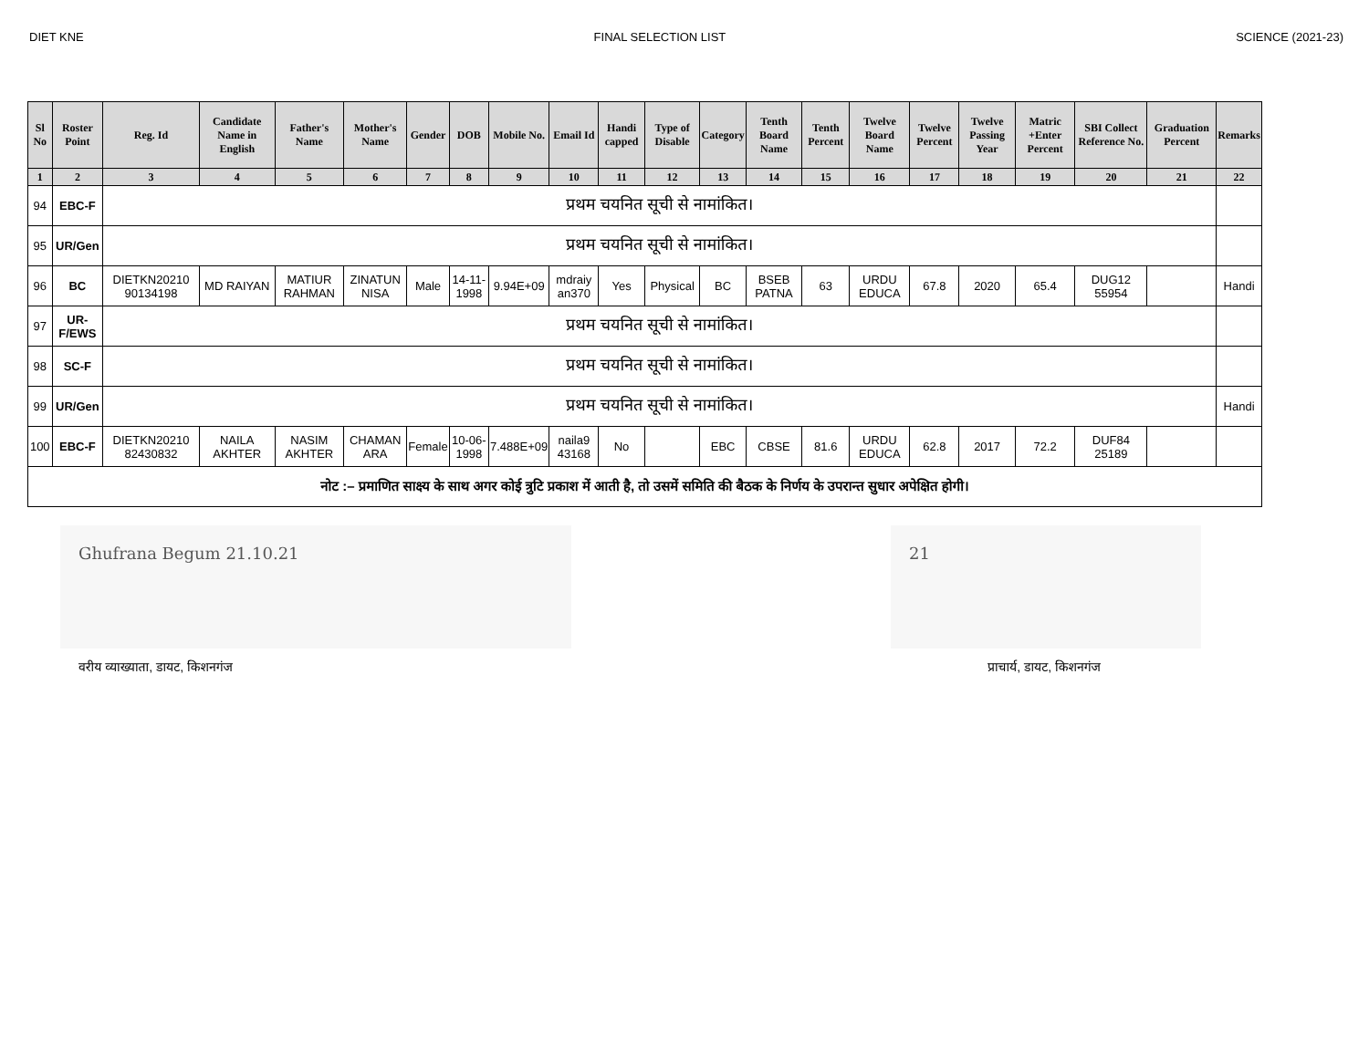DIET KNE FINAL SELECTION LIST SCIENCE (2021-23)
| Sl No | Roster Point | Reg. Id | Candidate Name in English | Father's Name | Mother's Name | Gender | DOB | Mobile No. | Email Id | Handi capped | Type of Disable | Category | Tenth Board Name | Tenth Percent | Twelve Board Name | Twelve Percent | Twelve Passing Year | Matric +Enter Percent | SBI Collect Reference No. | Graduation Percent | Remarks |
| --- | --- | --- | --- | --- | --- | --- | --- | --- | --- | --- | --- | --- | --- | --- | --- | --- | --- | --- | --- | --- | --- |
| 1 | 2 | 3 | 4 | 5 | 6 | 7 | 8 | 9 | 10 | 11 | 12 | 13 | 14 | 15 | 16 | 17 | 18 | 19 | 20 | 21 | 22 |
| 94 | EBC-F | प्रथम चयनित सूची से नामांकित। | | | | | | | | | | | | | | | | | | | |
| 95 | UR/Gen | प्रथम चयनित सूची से नामांकित। | | | | | | | | | | | | | | | | | | | |
| 96 | BC | DIETKN20210 90134198 | MD RAIYAN | MATIUR RAHMAN | ZINATUN NISA | Male | 14-11-1998 | 9.94E+09 | mdraiy an370 | Yes | Physical | BC | BSEB PATNA | 63 | URDU EDUCA | 67.8 | 2020 | 65.4 | DUG12 55954 | | Handi |
| 97 | UR-F/EWS | प्रथम चयनित सूची से नामांकित। | | | | | | | | | | | | | | | | | | | |
| 98 | SC-F | प्रथम चयनित सूची से नामांकित। | | | | | | | | | | | | | | | | | | | |
| 99 | UR/Gen | प्रथम चयनित सूची से नामांकित। | | | | | | | | | | | | | | | | | | | Handi |
| 100 | EBC-F | DIETKN20210 82430832 | NAILA AKHTER | NASIM AKHTER | CHAMAN ARA | Female | 10-06-1998 | 7.488E+09 | naila9 43168 | No | | EBC | CBSE | 81.6 | URDU EDUCA | 62.8 | 2017 | 72.2 | DUF84 25189 | | |
| नोट :– प्रमाणित साक्ष्य के साथ अगर कोई त्रुटि प्रकाश में आती है, तो उसमें समिति की बैठक के निर्णय के उपरान्त सुधार अपेक्षित होगी। | | | | | | | | | | | | | | | | | | | | | |
Ghufrana Begum 21.10.21 21
वरीय व्याख्याता, डायट, किशनगंज प्राचार्य, डायट, किशनगंज